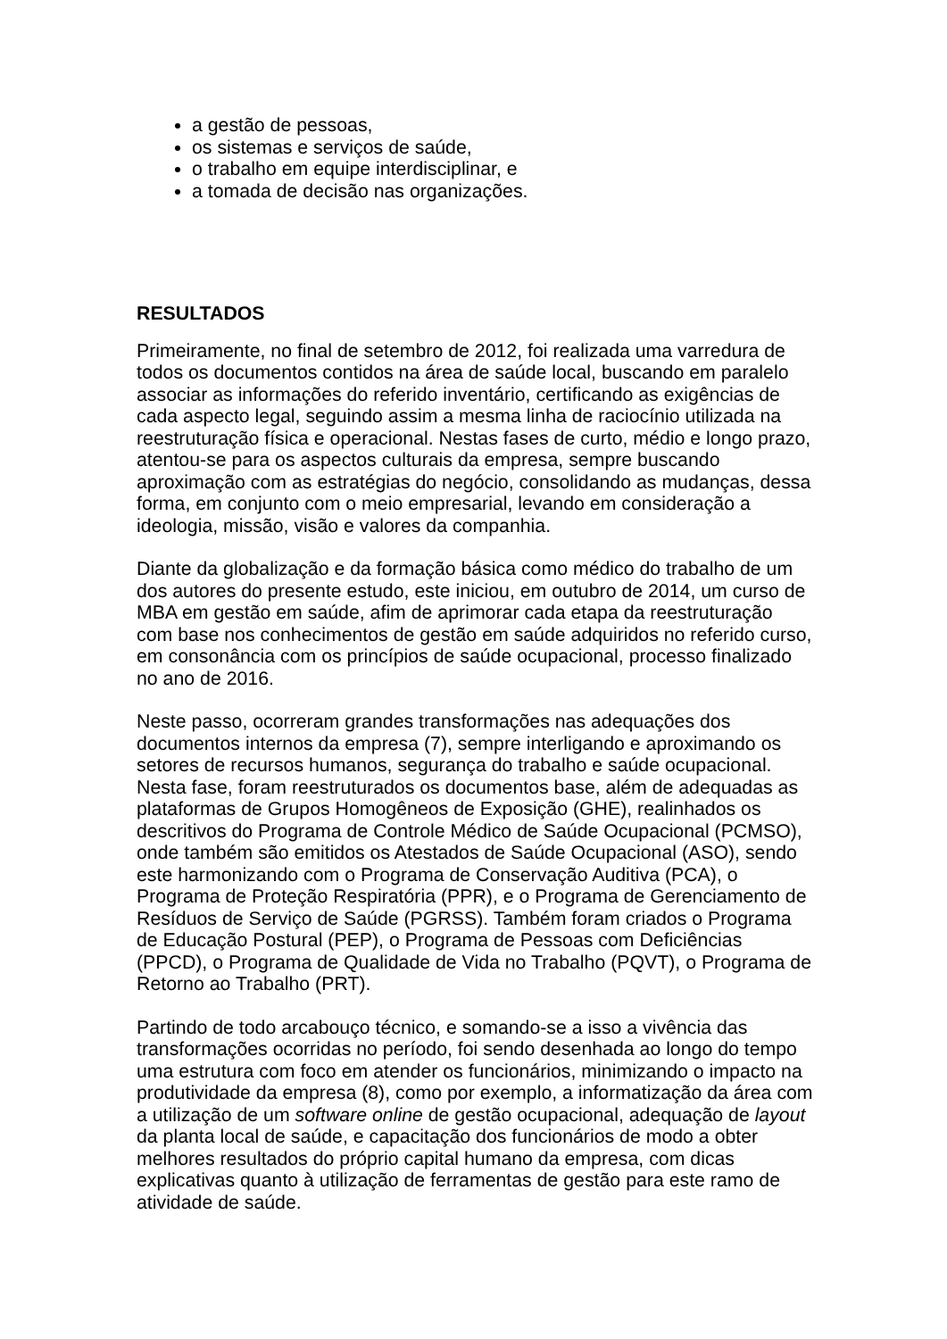a gestão de pessoas,
os sistemas e serviços de saúde,
o trabalho em equipe interdisciplinar, e
a tomada de decisão nas organizações.
RESULTADOS
Primeiramente, no final de setembro de 2012, foi realizada uma varredura de todos os documentos contidos na área de saúde local, buscando em paralelo associar as informações do referido inventário, certificando as exigências de cada aspecto legal, seguindo assim a mesma linha de raciocínio utilizada na reestruturação física e operacional. Nestas fases de curto, médio e longo prazo, atentou-se para os aspectos culturais da empresa, sempre buscando aproximação com as estratégias do negócio, consolidando as mudanças, dessa forma, em conjunto com o meio empresarial, levando em consideração a ideologia, missão, visão e valores da companhia.
Diante da globalização e da formação básica como médico do trabalho de um dos autores do presente estudo, este iniciou, em outubro de 2014, um curso de MBA em gestão em saúde, afim de aprimorar cada etapa da reestruturação com base nos conhecimentos de gestão em saúde adquiridos no referido curso, em consonância com os princípios de saúde ocupacional, processo finalizado no ano de 2016.
Neste passo, ocorreram grandes transformações nas adequações dos documentos internos da empresa (7), sempre interligando e aproximando os setores de recursos humanos, segurança do trabalho e saúde ocupacional. Nesta fase, foram reestruturados os documentos base, além de adequadas as plataformas de Grupos Homogêneos de Exposição (GHE), realinhados os descritivos do Programa de Controle Médico de Saúde Ocupacional (PCMSO), onde também são emitidos os Atestados de Saúde Ocupacional (ASO), sendo este harmonizando com o Programa de Conservação Auditiva (PCA), o Programa de Proteção Respiratória (PPR), e o Programa de Gerenciamento de Resíduos de Serviço de Saúde (PGRSS). Também foram criados o Programa de Educação Postural (PEP), o Programa de Pessoas com Deficiências (PPCD), o Programa de Qualidade de Vida no Trabalho (PQVT), o Programa de Retorno ao Trabalho (PRT).
Partindo de todo arcabouço técnico, e somando-se a isso a vivência das transformações ocorridas no período, foi sendo desenhada ao longo do tempo uma estrutura com foco em atender os funcionários, minimizando o impacto na produtividade da empresa (8), como por exemplo, a informatização da área com a utilização de um software online de gestão ocupacional, adequação de layout da planta local de saúde, e capacitação dos funcionários de modo a obter melhores resultados do próprio capital humano da empresa, com dicas explicativas quanto à utilização de ferramentas de gestão para este ramo de atividade de saúde.